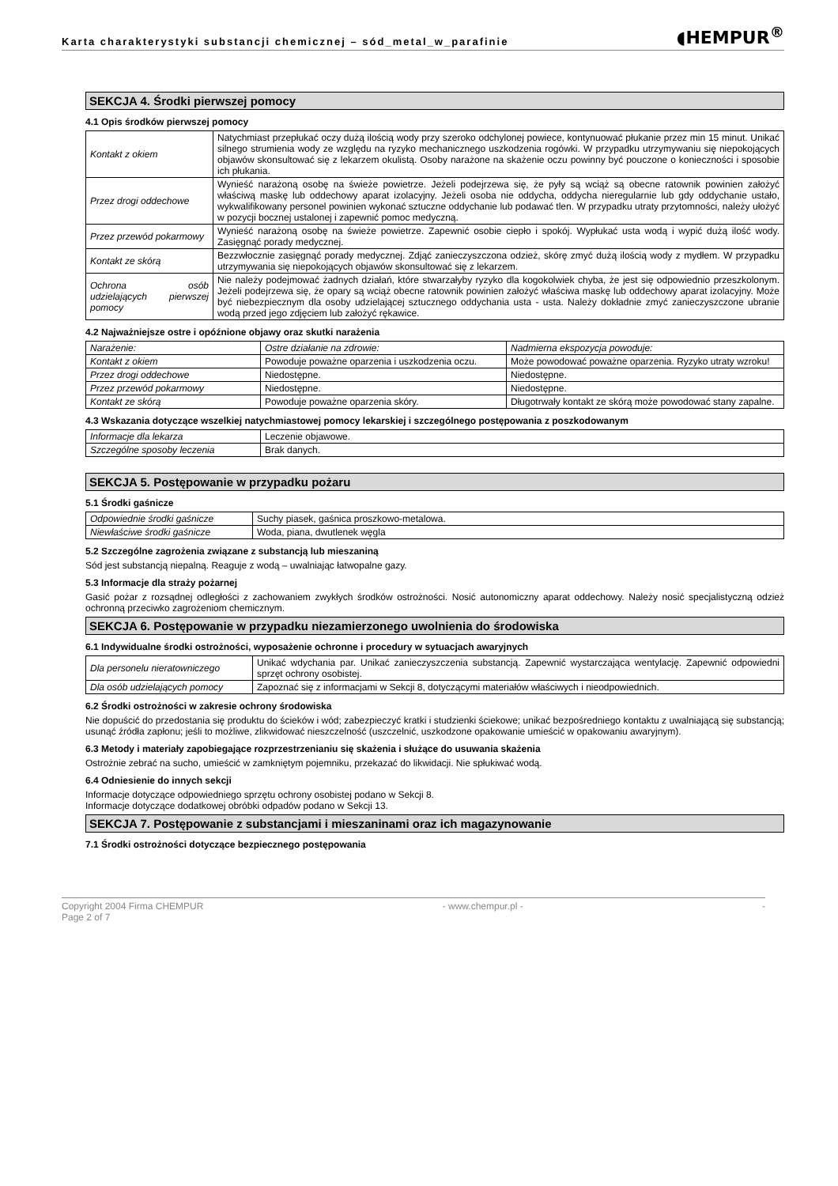Karta charakterystyki substancji chemicznej – sód_metal_w_parafinie ◖HEMPUR<sup>®</sup>
SEKCJA 4. Środki pierwszej pomocy
4.1 Opis środków pierwszej pomocy
| Kontakt z okiem | Natychmiast przepłukać oczy dużą ilością wody przy szeroko odchylonej powiece, kontynuować płukanie przez min 15 minut. Unikać silnego strumienia wody ze względu na ryzyko mechanicznego uszkodzenia rogówki. W przypadku utrzymywaniu się niepokojących objawów skonsultować się z lekarzem okulistą. Osoby narażone na skażenie oczu powinny być pouczone o konieczności i sposobie ich płukania. |
| Przez drogi oddechowe | Wynieść narażoną osobę na świeże powietrze. Jeżeli podejrzewa się, że pyły są wciąż są obecne ratownik powinien założyć właściwą maskę lub oddechowy aparat izolacyjny. Jeżeli osoba nie oddycha, oddycha nieregularnie lub gdy oddychanie ustało, wykwalifikowany personel powinien wykonać sztuczne oddychanie lub podawać tlen. W przypadku utraty przytomności, należy ułożyć w pozycji bocznej ustalonej i zapewnić pomoc medyczną. |
| Przez przewód pokarmowy | Wynieść narażoną osobę na świeże powietrze. Zapewnić osobie ciepło i spokój. Wypłukać usta wodą i wypić dużą ilość wody. Zasięgnąć porady medycznej. |
| Kontakt ze skórą | Bezzwłocznie zasięgnąć porady medycznej. Zdjąć zanieczyszczona odzież, skórę zmyć dużą ilością wody z mydłem. W przypadku utrzymywania się niepokojących objawów skonsultować się z lekarzem. |
| Ochrona osób udzielających pierwszej pomocy | Nie należy podejmować żadnych działań, które stwarzałyby ryzyko dla kogokolwiek chyba, że jest się odpowiednio przeszkolonym. Jeżeli podejrzewa się, że opary są wciąż obecne ratownik powinien założyć właściwa maskę lub oddechowy aparat izolacyjny. Może być niebezpiecznym dla osoby udzielającej sztucznego oddychania usta - usta. Należy dokładnie zmyć zanieczyszczone ubranie wodą przed jego zdjęciem lub założyć rękawice. |
4.2 Najważniejsze ostre i opóźnione objawy oraz skutki narażenia
| Narażenie: | Ostre działanie na zdrowie: | Nadmierna ekspozycja powoduje: |
| Kontakt z okiem | Powoduje poważne oparzenia i uszkodzenia oczu. | Może powodować poważne oparzenia. Ryzyko utraty wzroku! |
| Przez drogi oddechowe | Niedostępne. | Niedostępne. |
| Przez przewód pokarmowy | Niedostępne. | Niedostępne. |
| Kontakt ze skórą | Powoduje poważne oparzenia skóry. | Długotrwały kontakt ze skórą może powodować stany zapalne. |
4.3 Wskazania dotyczące wszelkiej natychmiastowej pomocy lekarskiej i szczególnego postępowania z poszkodowanym
| Informacje dla lekarza | Leczenie objawowe. |
| Szczególne sposoby leczenia | Brak danych. |
SEKCJA 5. Postępowanie w przypadku pożaru
5.1 Środki gaśnicze
| Odpowiednie środki gaśnicze | Suchy piasek, gaśnica proszkowo-metalowa. |
| Niewłaściwe środki gaśnicze | Woda, piana, dwutlenek węgla |
5.2 Szczególne zagrożenia związane z substancją lub mieszaniną
Sód jest substancją niepalną. Reaguje z wodą – uwalniając łatwopalne gazy.
5.3 Informacje dla straży pożarnej
Gasić pożar z rozsądnej odległości z zachowaniem zwykłych środków ostrożności. Nosić autonomiczny aparat oddechowy. Należy nosić specjalistyczną odzież ochronną przeciwko zagrożeniom chemicznym.
SEKCJA 6. Postępowanie w przypadku niezamierzonego uwolnienia do środowiska
6.1 Indywidualne środki ostrożności, wyposażenie ochronne i procedury w sytuacjach awaryjnych
| Dla personelu nieratowniczego | Unikać wdychania par. Unikać zanieczyszczenia substancją. Zapewnić wystarczająca wentylację. Zapewnić odpowiedni sprzęt ochrony osobistej. |
| Dla osób udzielających pomocy | Zapoznać się z informacjami w Sekcji 8, dotyczącymi materiałów właściwych i nieodpowiednich. |
6.2 Środki ostrożności w zakresie ochrony środowiska
Nie dopuścić do przedostania się produktu do ścieków i wód; zabezpieczyć kratki i studzienki ściekowe; unikać bezpośredniego kontaktu z uwalniającą się substancją; usunąć źródła zapłonu; jeśli to możliwe, zlikwidować nieszczelność (uszczelnić, uszkodzone opakowanie umieścić w opakowaniu awaryjnym).
6.3 Metody i materiały zapobiegające rozprzestrzenianiu się skażenia i służące do usuwania skażenia
Ostrożnie zebrać na sucho, umieścić w zamkniętym pojemniku, przekazać do likwidacji. Nie spłukiwać wodą.
6.4 Odniesienie do innych sekcji
Informacje dotyczące odpowiedniego sprzętu ochrony osobistej podano w Sekcji 8.
Informacje dotyczące dodatkowej obróbki odpadów podano w Sekcji 13.
SEKCJA 7. Postępowanie z substancjami i mieszaninami oraz ich magazynowanie
7.1 Środki ostrożności dotyczące bezpiecznego postępowania
Copyright 2004 Firma CHEMPUR
Page 2 of 7 - www.chempur.pl - -